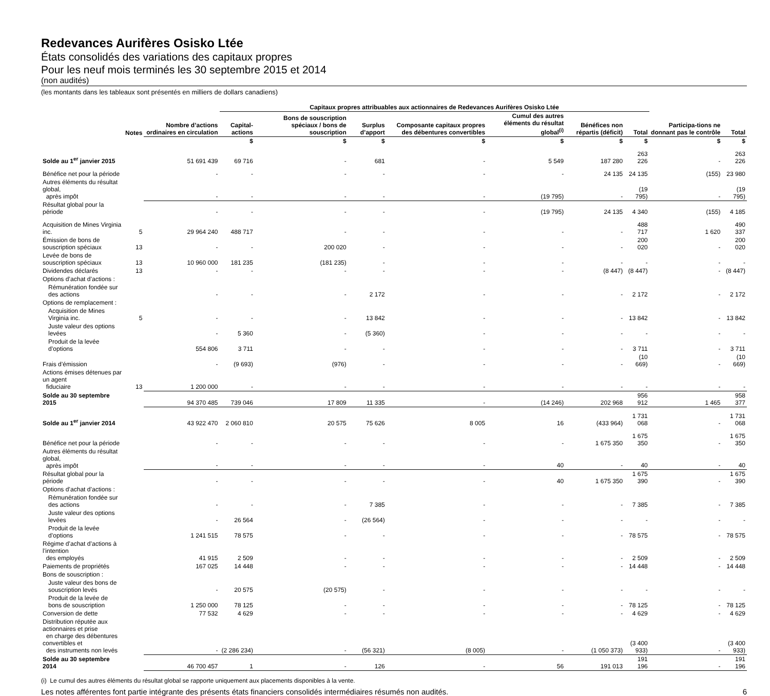Redevances Aurifères Osisko Ltée
États consolidés des variations des capitaux propres
Pour les neuf mois terminés les 30 septembre 2015 et 2014
(non audités)
(les montants dans les tableaux sont présentés en milliers de dollars canadiens)
| | | | Capitaux propres attribuables aux actionnaires de Redevances Aurifères Osisko Ltée | | | | | | | | |
| --- | --- | --- | --- | --- | --- | --- | --- | --- | --- | --- | --- |
| | Notes | Nombre d’actions ordinaires en circulation | Capital-actions | Bons de souscription spéciaux / bons de souscription | Surplus d’apport | Composante capitaux propres des débentures convertibles | Cumul des autres éléments du résultat global<sup>(i)</sup> | Bénéfices non répartis (déficit) | Total | Participa-tions ne donnant pas le contrôle | Total |
| | | | $ | $ | $ | $ | $ | $ | $ | $ | $ |
| Solde au 1<sup>er</sup> janvier 2015 | | 51 691 439 | 69 716 | - | 681 | - | 5 549 | 187 280 | 263 226 | - | 263 226 |
| Bénéfice net pour la période | | - | - | - | - | - | - | 24 135 | 24 135 | (155) | 23 980 |
| Autres éléments du résultat global, après impôt | | - | - | - | - | - | (19 795) | - | (19 795) | - | (19 795) |
| Résultat global pour la période | | - | - | - | - | - | (19 795) | 24 135 | 4 340 | (155) | 4 185 |
| Acquisition de Mines Virginia inc. | 5 | 29 964 240 | 488 717 | - | - | - | - | - | 488 717 | 1 620 | 490 337 |
| Émission de bons de souscription spéciaux | 13 | - | - | 200 020 | - | - | - | - | 200 020 | - | 200 020 |
| Levée de bons de souscription spéciaux | 13 | 10 960 000 | 181 235 | (181 235) | - | - | - | - | - | - | - |
| Dividendes déclarés | 13 | - | - | - | - | - | - | (8 447) | (8 447) | - | (8 447) |
| Options d’achat d’actions : | | | | | | | | | | | |
| Rémunération fondée sur des actions | | - | - | - | 2 172 | - | - | - | 2 172 | - | 2 172 |
| Options de remplacement : | | | | | | | | | | | |
| Acquisition de Mines Virginia inc. | 5 | - | - | - | 13 842 | - | - | - | 13 842 | - | 13 842 |
| Juste valeur des options levées | | - | 5 360 | - | (5 360) | - | - | - | - | - | - |
| Produit de la levée d’options | | 554 806 | 3 711 | - | - | - | - | - | 3 711 | - | 3 711 |
| Frais d’émission | | - | (9 693) | (976) | - | - | - | - | (10 669) | - | (10 669) |
| Actions émises détenues par un agent fiduciaire | 13 | 1 200 000 | - | - | - | - | - | - | - | - | - |
| Solde au 30 septembre 2015 | | 94 370 485 | 739 046 | 17 809 | 11 335 | - | (14 246) | 202 968 | 956 912 | 1 465 | 958 377 |
| Solde au 1<sup>er</sup> janvier 2014 | | 43 922 470 | 2 060 810 | 20 575 | 75 626 | 8 005 | 16 | (433 964) | 1 731 068 | - | 1 731 068 |
| Bénéfice net pour la période | | - | - | - | - | - | - | 1 675 350 | 1 675 350 | - | 1 675 350 |
| Autres éléments du résultat global, après impôt | | - | - | - | - | - | 40 | - | 40 | - | 40 |
| Résultat global pour la période | | - | - | - | - | - | 40 | 1 675 350 | 1 675 390 | - | 1 675 390 |
| Options d’achat d’actions : | | | | | | | | | | | |
| Rémunération fondée sur des actions | | - | - | - | 7 385 | - | - | - | 7 385 | - | 7 385 |
| Juste valeur des options levées | | - | 26 564 | - | (26 564) | - | - | - | - | - | - |
| Produit de la levée d’options | | 1 241 515 | 78 575 | - | - | - | - | - | 78 575 | - | 78 575 |
| Régime d’achat d’actions à l’intention des employés | | 41 915 | 2 509 | - | - | - | - | - | 2 509 | - | 2 509 |
| Paiements de propriétés | | 167 025 | 14 448 | - | - | - | - | - | 14 448 | - | 14 448 |
| Bons de souscription : | | | | | | | | | | | |
| Juste valeur des bons de souscription levés | | - | 20 575 | (20 575) | - | - | - | - | - | - | - |
| Produit de la levée de bons de souscription | | 1 250 000 | 78 125 | - | - | - | - | - | 78 125 | - | 78 125 |
| Conversion de dette | | 77 532 | 4 629 | - | - | - | - | - | 4 629 | - | 4 629 |
| Distribution réputée aux actionnaires et prise en charge des débentures convertibles et des instruments non levés | | - | (2 286 234) | - | (56 321) | (8 005) | - | (1 050 373) | (3 400 933) | - | (3 400 933) |
| Solde au 30 septembre 2014 | | 46 700 457 | 1 | - | 126 | - | 56 | 191 013 | 191 196 | - | 191 196 |
(i) Le cumul des autres éléments du résultat global se rapporte uniquement aux placements disponibles à la vente.
Les notes afférentes font partie intégrante des présents états financiers consolidés intermédiaires résumés non audités. 6